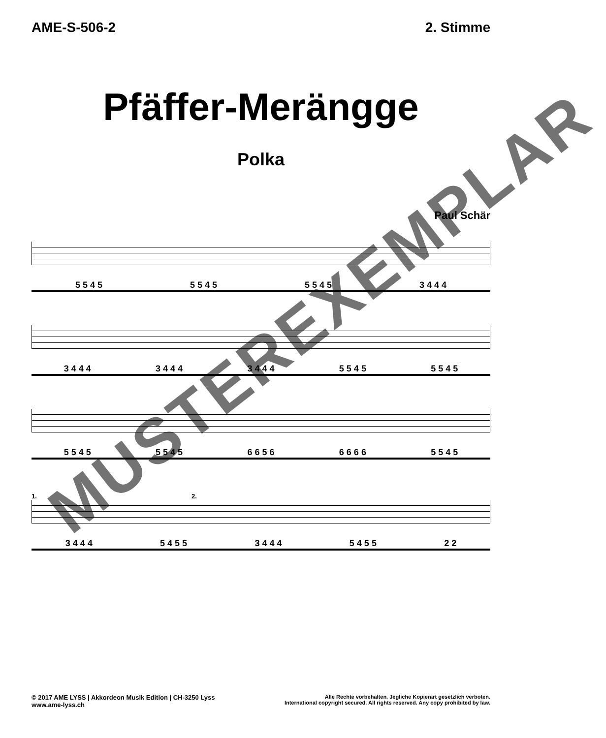AME-S-506-2 2. Stimme
Pfäffer-Merängge
Polka
Paul Schär
5 5 4 5 5 5 4 5 5 5 4 5 3 4 4 4
3 4 4 4 3 4 4 4 3 4 4 4 5 5 4 5 5 5 4 5
5 5 4 5 5 5 4 5 6 6 5 6 6 6 6 6 5 5 4 5
1. 2.
3 4 4 4 5 4 5 5 3 4 4 4 5 4 5 5 2 2
MUSTEREXEMPLAR
© 2017 AME LYSS | Akkordeon Musik Edition | CH-3250 Lyss
www.ame-lyss.ch
Alle Rechte vorbehalten. Jegliche Kopierart gesetzlich verboten.
International copyright secured. All rights reserved. Any copy prohibited by law.